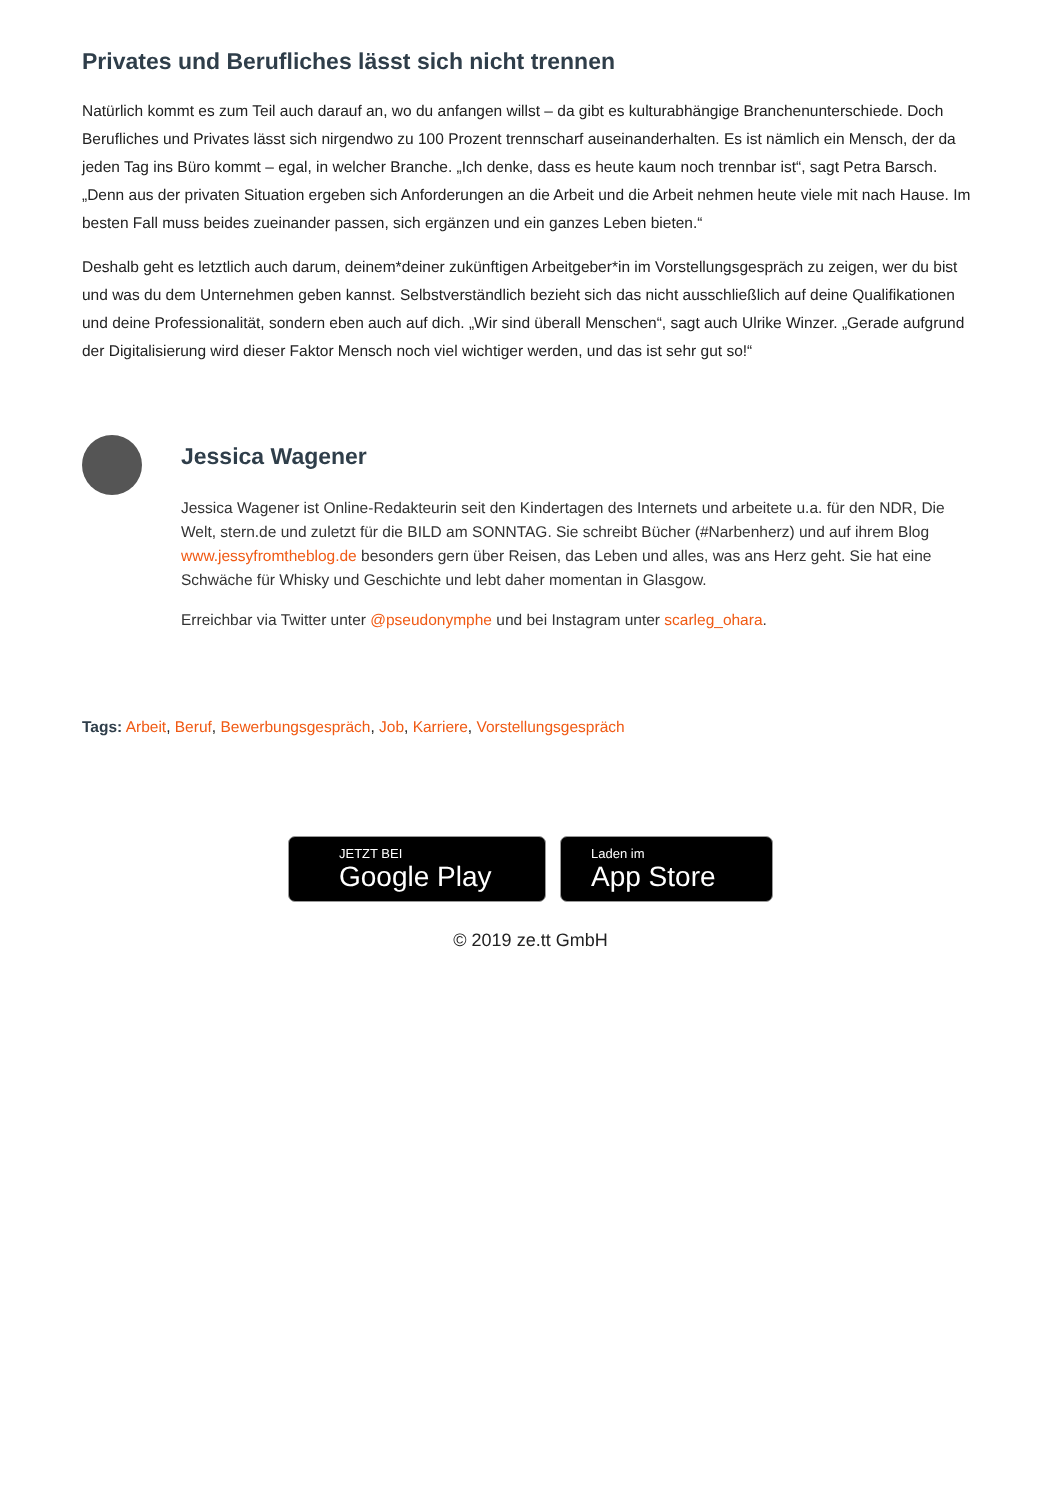Privates und Berufliches lässt sich nicht trennen
Natürlich kommt es zum Teil auch darauf an, wo du anfangen willst – da gibt es kulturabhängige Branchenunterschiede. Doch Berufliches und Privates lässt sich nirgendwo zu 100 Prozent trennscharf auseinanderhalten. Es ist nämlich ein Mensch, der da jeden Tag ins Büro kommt – egal, in welcher Branche. „Ich denke, dass es heute kaum noch trennbar ist“, sagt Petra Barsch. „Denn aus der privaten Situation ergeben sich Anforderungen an die Arbeit und die Arbeit nehmen heute viele mit nach Hause. Im besten Fall muss beides zueinander passen, sich ergänzen und ein ganzes Leben bieten.“
Deshalb geht es letztlich auch darum, deinem*deiner zukünftigen Arbeitgeber*in im Vorstellungsgespräch zu zeigen, wer du bist und was du dem Unternehmen geben kannst. Selbstverständlich bezieht sich das nicht ausschließlich auf deine Qualifikationen und deine Professionalität, sondern eben auch auf dich. „Wir sind überall Menschen“, sagt auch Ulrike Winzer. „Gerade aufgrund der Digitalisierung wird dieser Faktor Mensch noch viel wichtiger werden, und das ist sehr gut so!“
Jessica Wagener
Jessica Wagener ist Online-Redakteurin seit den Kindertagen des Internets und arbeitete u.a. für den NDR, Die Welt, stern.de und zuletzt für die BILD am SONNTAG. Sie schreibt Bücher (#Narbenherz) und auf ihrem Blog www.jessyfromtheblog.de besonders gern über Reisen, das Leben und alles, was ans Herz geht. Sie hat eine Schwäche für Whisky und Geschichte und lebt daher momentan in Glasgow.
Erreichbar via Twitter unter @pseudonymphe und bei Instagram unter scarleg_ohara.
Tags: Arbeit, Beruf, Bewerbungsgespräch, Job, Karriere, Vorstellungsgespräch
JETZT BEI
Google Play
Laden im
App Store
© 2019 ze.tt GmbH